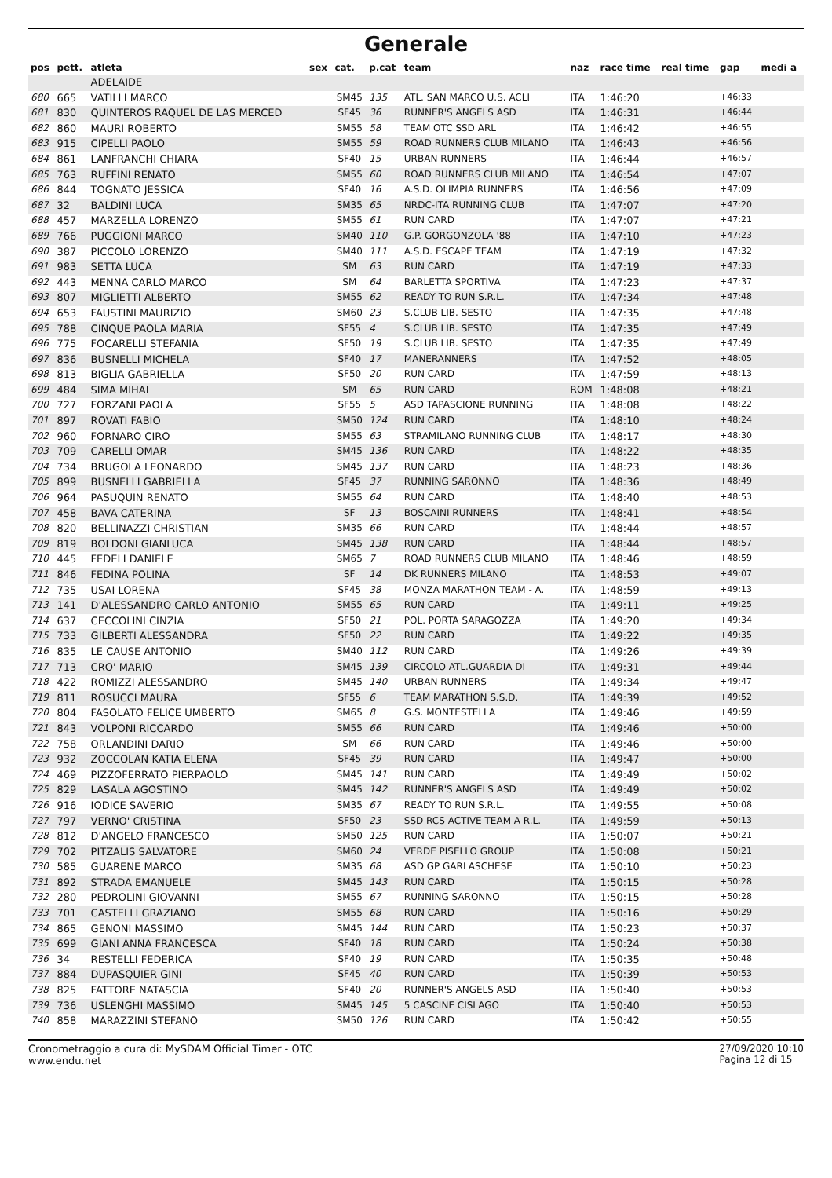Generale
| pos | pett. | atleta | sex | cat. | p.cat | team | naz | race time | real time | gap | medi a |
| --- | --- | --- | --- | --- | --- | --- | --- | --- | --- | --- | --- |
| | | ADELAIDE | | | | | | | | | |
| 680 | 665 | VATILLI MARCO | | SM45 | 135 | ATL. SAN MARCO U.S. ACLI | ITA | 1:46:20 | | +46:33 | |
| 681 | 830 | QUINTEROS RAQUEL DE LAS MERCED | | SF45 | 36 | RUNNER'S ANGELS ASD | ITA | 1:46:31 | | +46:44 | |
| 682 | 860 | MAURI ROBERTO | | SM55 | 58 | TEAM OTC SSD ARL | ITA | 1:46:42 | | +46:55 | |
| 683 | 915 | CIPELLI PAOLO | | SM55 | 59 | ROAD RUNNERS CLUB MILANO | ITA | 1:46:43 | | +46:56 | |
| 684 | 861 | LANFRANCHI CHIARA | | SF40 | 15 | URBAN RUNNERS | ITA | 1:46:44 | | +46:57 | |
| 685 | 763 | RUFFINI RENATO | | SM55 | 60 | ROAD RUNNERS CLUB MILANO | ITA | 1:46:54 | | +47:07 | |
| 686 | 844 | TOGNATO JESSICA | | SF40 | 16 | A.S.D. OLIMPIA RUNNERS | ITA | 1:46:56 | | +47:09 | |
| 687 | 32 | BALDINI LUCA | | SM35 | 65 | NRDC-ITA RUNNING CLUB | ITA | 1:47:07 | | +47:20 | |
| 688 | 457 | MARZELLA LORENZO | | SM55 | 61 | RUN CARD | ITA | 1:47:07 | | +47:21 | |
| 689 | 766 | PUGGIONI MARCO | | SM40 | 110 | G.P. GORGONZOLA '88 | ITA | 1:47:10 | | +47:23 | |
| 690 | 387 | PICCOLO LORENZO | | SM40 | 111 | A.S.D. ESCAPE TEAM | ITA | 1:47:19 | | +47:32 | |
| 691 | 983 | SETTA LUCA | | SM | 63 | RUN CARD | ITA | 1:47:19 | | +47:33 | |
| 692 | 443 | MENNA CARLO MARCO | | SM | 64 | BARLETTA SPORTIVA | ITA | 1:47:23 | | +47:37 | |
| 693 | 807 | MIGLIETTI ALBERTO | | SM55 | 62 | READY TO RUN S.R.L. | ITA | 1:47:34 | | +47:48 | |
| 694 | 653 | FAUSTINI MAURIZIO | | SM60 | 23 | S.CLUB LIB. SESTO | ITA | 1:47:35 | | +47:48 | |
| 695 | 788 | CINQUE PAOLA MARIA | | SF55 | 4 | S.CLUB LIB. SESTO | ITA | 1:47:35 | | +47:49 | |
| 696 | 775 | FOCARELLI STEFANIA | | SF50 | 19 | S.CLUB LIB. SESTO | ITA | 1:47:35 | | +47:49 | |
| 697 | 836 | BUSNELLI MICHELA | | SF40 | 17 | MANERANNERS | ITA | 1:47:52 | | +48:05 | |
| 698 | 813 | BIGLIA GABRIELLA | | SF50 | 20 | RUN CARD | ITA | 1:47:59 | | +48:13 | |
| 699 | 484 | SIMA MIHAI | | SM | 65 | RUN CARD | ROM | 1:48:08 | | +48:21 | |
| 700 | 727 | FORZANI PAOLA | | SF55 | 5 | ASD TAPASCIONE RUNNING | ITA | 1:48:08 | | +48:22 | |
| 701 | 897 | ROVATI FABIO | | SM50 | 124 | RUN CARD | ITA | 1:48:10 | | +48:24 | |
| 702 | 960 | FORNARO CIRO | | SM55 | 63 | STRAMILANO RUNNING CLUB | ITA | 1:48:17 | | +48:30 | |
| 703 | 709 | CARELLI OMAR | | SM45 | 136 | RUN CARD | ITA | 1:48:22 | | +48:35 | |
| 704 | 734 | BRUGOLA LEONARDO | | SM45 | 137 | RUN CARD | ITA | 1:48:23 | | +48:36 | |
| 705 | 899 | BUSNELLI GABRIELLA | | SF45 | 37 | RUNNING SARONNO | ITA | 1:48:36 | | +48:49 | |
| 706 | 964 | PASUQUIN RENATO | | SM55 | 64 | RUN CARD | ITA | 1:48:40 | | +48:53 | |
| 707 | 458 | BAVA CATERINA | | SF | 13 | BOSCAINI RUNNERS | ITA | 1:48:41 | | +48:54 | |
| 708 | 820 | BELLINAZZI CHRISTIAN | | SM35 | 66 | RUN CARD | ITA | 1:48:44 | | +48:57 | |
| 709 | 819 | BOLDONI GIANLUCA | | SM45 | 138 | RUN CARD | ITA | 1:48:44 | | +48:57 | |
| 710 | 445 | FEDELI DANIELE | | SM65 | 7 | ROAD RUNNERS CLUB MILANO | ITA | 1:48:46 | | +48:59 | |
| 711 | 846 | FEDINA POLINA | | SF | 14 | DK RUNNERS MILANO | ITA | 1:48:53 | | +49:07 | |
| 712 | 735 | USAI LORENA | | SF45 | 38 | MONZA MARATHON TEAM - A. | ITA | 1:48:59 | | +49:13 | |
| 713 | 141 | D'ALESSANDRO CARLO ANTONIO | | SM55 | 65 | RUN CARD | ITA | 1:49:11 | | +49:25 | |
| 714 | 637 | CECCOLINI CINZIA | | SF50 | 21 | POL. PORTA SARAGOZZA | ITA | 1:49:20 | | +49:34 | |
| 715 | 733 | GILBERTI ALESSANDRA | | SF50 | 22 | RUN CARD | ITA | 1:49:22 | | +49:35 | |
| 716 | 835 | LE CAUSE ANTONIO | | SM40 | 112 | RUN CARD | ITA | 1:49:26 | | +49:39 | |
| 717 | 713 | CRO' MARIO | | SM45 | 139 | CIRCOLO ATL.GUARDIA DI | ITA | 1:49:31 | | +49:44 | |
| 718 | 422 | ROMIZZI ALESSANDRO | | SM45 | 140 | URBAN RUNNERS | ITA | 1:49:34 | | +49:47 | |
| 719 | 811 | ROSUCCI MAURA | | SF55 | 6 | TEAM MARATHON S.S.D. | ITA | 1:49:39 | | +49:52 | |
| 720 | 804 | FASOLATO FELICE UMBERTO | | SM65 | 8 | G.S. MONTESTELLA | ITA | 1:49:46 | | +49:59 | |
| 721 | 843 | VOLPONI RICCARDO | | SM55 | 66 | RUN CARD | ITA | 1:49:46 | | +50:00 | |
| 722 | 758 | ORLANDINI DARIO | | SM | 66 | RUN CARD | ITA | 1:49:46 | | +50:00 | |
| 723 | 932 | ZOCCOLAN KATIA ELENA | | SF45 | 39 | RUN CARD | ITA | 1:49:47 | | +50:00 | |
| 724 | 469 | PIZZOFERRATO PIERPAOLO | | SM45 | 141 | RUN CARD | ITA | 1:49:49 | | +50:02 | |
| 725 | 829 | LASALA AGOSTINO | | SM45 | 142 | RUNNER'S ANGELS ASD | ITA | 1:49:49 | | +50:02 | |
| 726 | 916 | IODICE SAVERIO | | SM35 | 67 | READY TO RUN S.R.L. | ITA | 1:49:55 | | +50:08 | |
| 727 | 797 | VERNO' CRISTINA | | SF50 | 23 | SSD RCS ACTIVE TEAM A R.L. | ITA | 1:49:59 | | +50:13 | |
| 728 | 812 | D'ANGELO FRANCESCO | | SM50 | 125 | RUN CARD | ITA | 1:50:07 | | +50:21 | |
| 729 | 702 | PITZALIS SALVATORE | | SM60 | 24 | VERDE PISELLO GROUP | ITA | 1:50:08 | | +50:21 | |
| 730 | 585 | GUARENE MARCO | | SM35 | 68 | ASD GP GARLASCHESE | ITA | 1:50:10 | | +50:23 | |
| 731 | 892 | STRADA EMANUELE | | SM45 | 143 | RUN CARD | ITA | 1:50:15 | | +50:28 | |
| 732 | 280 | PEDROLINI GIOVANNI | | SM55 | 67 | RUNNING SARONNO | ITA | 1:50:15 | | +50:28 | |
| 733 | 701 | CASTELLI GRAZIANO | | SM55 | 68 | RUN CARD | ITA | 1:50:16 | | +50:29 | |
| 734 | 865 | GENONI MASSIMO | | SM45 | 144 | RUN CARD | ITA | 1:50:23 | | +50:37 | |
| 735 | 699 | GIANI ANNA FRANCESCA | | SF40 | 18 | RUN CARD | ITA | 1:50:24 | | +50:38 | |
| 736 | 34 | RESTELLI FEDERICA | | SF40 | 19 | RUN CARD | ITA | 1:50:35 | | +50:48 | |
| 737 | 884 | DUPASQUIER GINI | | SF45 | 40 | RUN CARD | ITA | 1:50:39 | | +50:53 | |
| 738 | 825 | FATTORE NATASCIA | | SF40 | 20 | RUNNER'S ANGELS ASD | ITA | 1:50:40 | | +50:53 | |
| 739 | 736 | USLENGHI MASSIMO | | SM45 | 145 | 5 CASCINE CISLAGO | ITA | 1:50:40 | | +50:53 | |
| 740 | 858 | MARAZZINI STEFANO | | SM50 | 126 | RUN CARD | ITA | 1:50:42 | | +50:55 | |
Cronometraggio a cura di: MySDAM Official Timer - OTC
www.endu.net
27/09/2020 10:10
Pagina 12 di 15